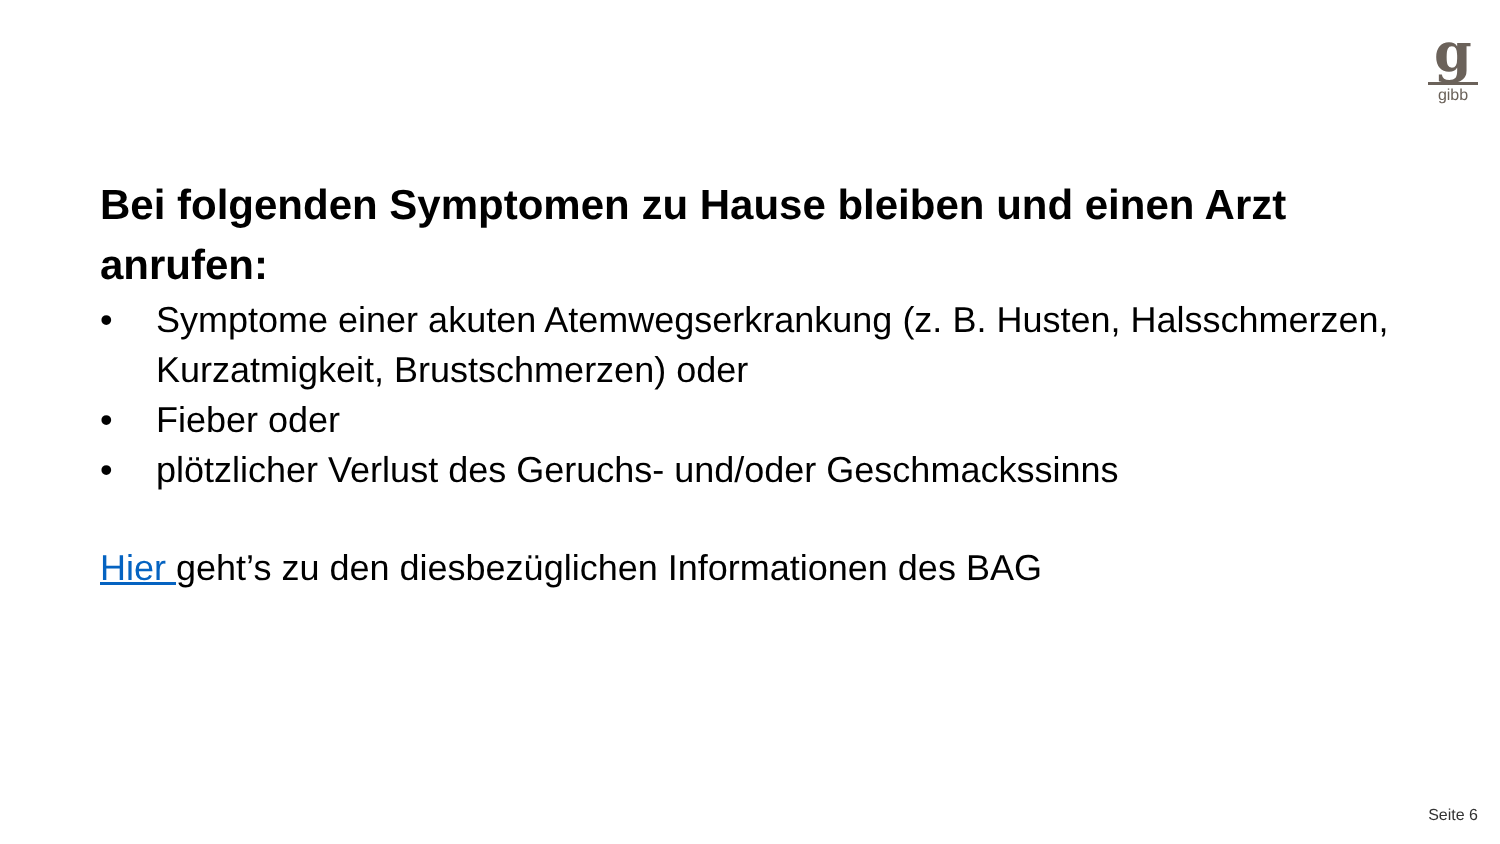g
gibb
Bei folgenden Symptomen zu Hause bleiben und einen Arzt anrufen:
• Symptome einer akuten Atemwegserkrankung (z. B. Husten, Halsschmerzen, Kurzatmigkeit, Brustschmerzen) oder
• Fieber oder
• plötzlicher Verlust des Geruchs- und/oder Geschmackssinns
Hier geht’s zu den diesbezüglichen Informationen des BAG
Seite 6